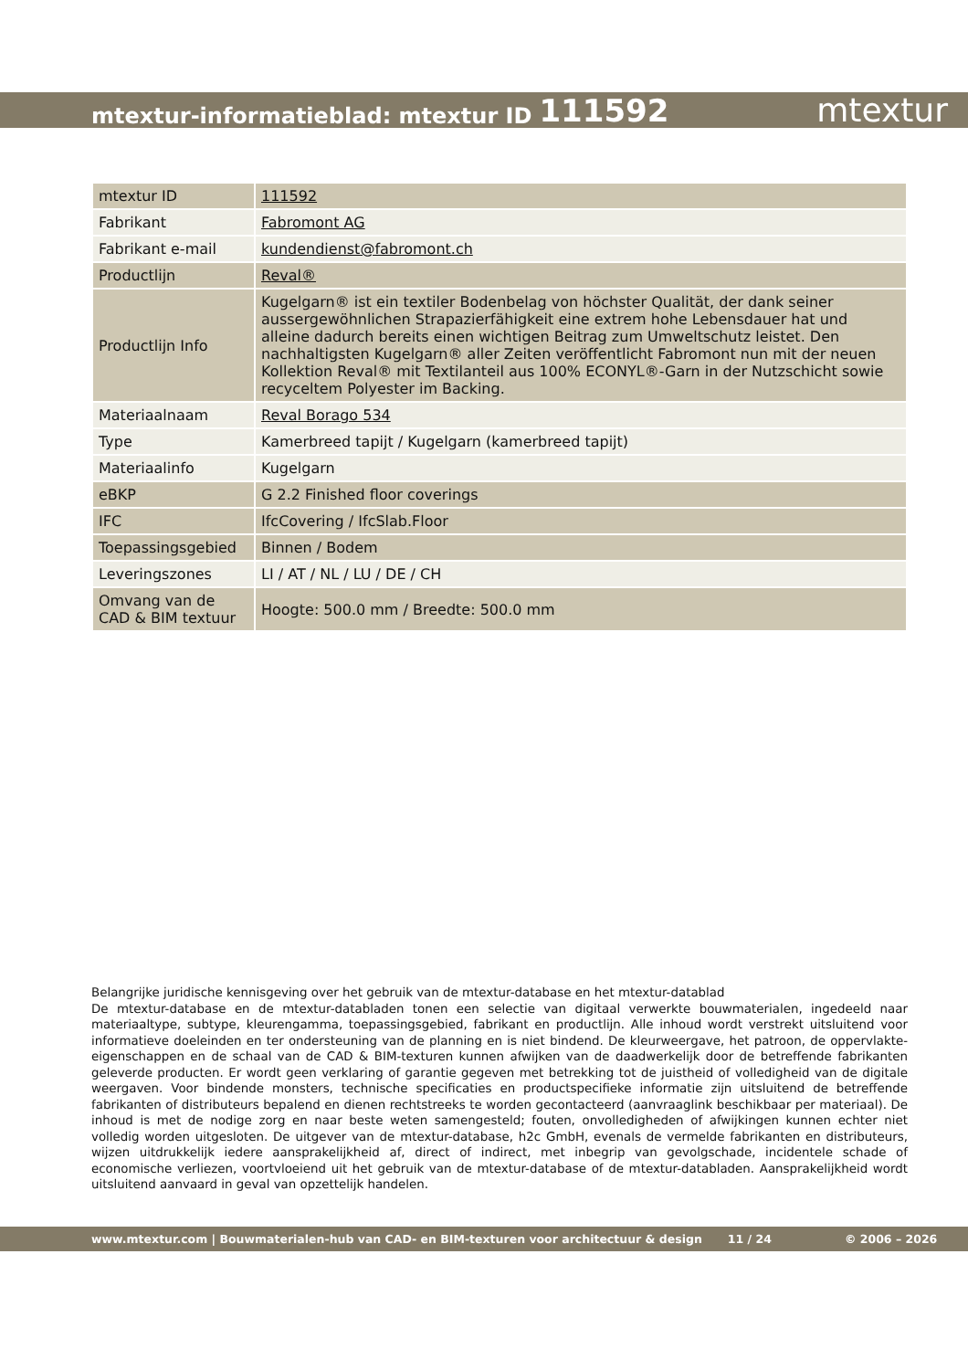mtextur-informatieblad: mtextur ID 111592 mtextur
| mtextur ID | 111592 |
| Fabrikant | Fabromont AG |
| Fabrikant e-mail | kundendienst@fabromont.ch |
| Productlijn | Reval® |
| Productlijn Info | Kugelgarn® ist ein textiler Bodenbelag von höchster Qualität, der dank seiner aussergewöhnlichen Strapazierfähigkeit eine extrem hohe Lebensdauer hat und alleine dadurch bereits einen wichtigen Beitrag zum Umweltschutz leistet. Den nachhaltigsten Kugelgarn® aller Zeiten veröffentlicht Fabromont nun mit der neuen Kollektion Reval® mit Textilanteil aus 100% ECONYL®-Garn in der Nutzschicht sowie recyceltem Polyester im Backing. |
| Materiaalnaam | Reval Borago 534 |
| Type | Kamerbreed tapijt / Kugelgarn (kamerbreed tapijt) |
| Materiaalinfo | Kugelgarn |
| eBKP | G 2.2 Finished floor coverings |
| IFC | IfcCovering / IfcSlab.Floor |
| Toepassingsgebied | Binnen / Bodem |
| Leveringszones | LI / AT / NL / LU / DE / CH |
| Omvang van de CAD & BIM textuur | Hoogte: 500.0 mm / Breedte: 500.0 mm |
Belangrijke juridische kennisgeving over het gebruik van de mtextur-database en het mtextur-datablad
De mtextur-database en de mtextur-databladen tonen een selectie van digitaal verwerkte bouwmaterialen, ingedeeld naar materiaaltype, subtype, kleurengamma, toepassingsgebied, fabrikant en productlijn. Alle inhoud wordt verstrekt uitsluitend voor informatieve doeleinden en ter ondersteuning van de planning en is niet bindend. De kleurweergave, het patroon, de oppervlakte-eigenschappen en de schaal van de CAD & BIM-texturen kunnen afwijken van de daadwerkelijk door de betreffende fabrikanten geleverde producten. Er wordt geen verklaring of garantie gegeven met betrekking tot de juistheid of volledigheid van de digitale weergaven. Voor bindende monsters, technische specificaties en productspecifieke informatie zijn uitsluitend de betreffende fabrikanten of distributeurs bepalend en dienen rechtstreeks te worden gecontacteerd (aanvraaglink beschikbaar per materiaal). De inhoud is met de nodige zorg en naar beste weten samengesteld; fouten, onvolledigheden of afwijkingen kunnen echter niet volledig worden uitgesloten. De uitgever van de mtextur-database, h2c GmbH, evenals de vermelde fabrikanten en distributeurs, wijzen uitdrukkelijk iedere aansprakelijkheid af, direct of indirect, met inbegrip van gevolgschade, incidentele schade of economische verliezen, voortvloeiend uit het gebruik van de mtextur-database of de mtextur-databladen. Aansprakelijkheid wordt uitsluitend aanvaard in geval van opzettelijk handelen.
www.mtextur.com | Bouwmaterialen-hub van CAD- en BIM-texturen voor architectuur & design 11 / 24 © 2006 – 2026